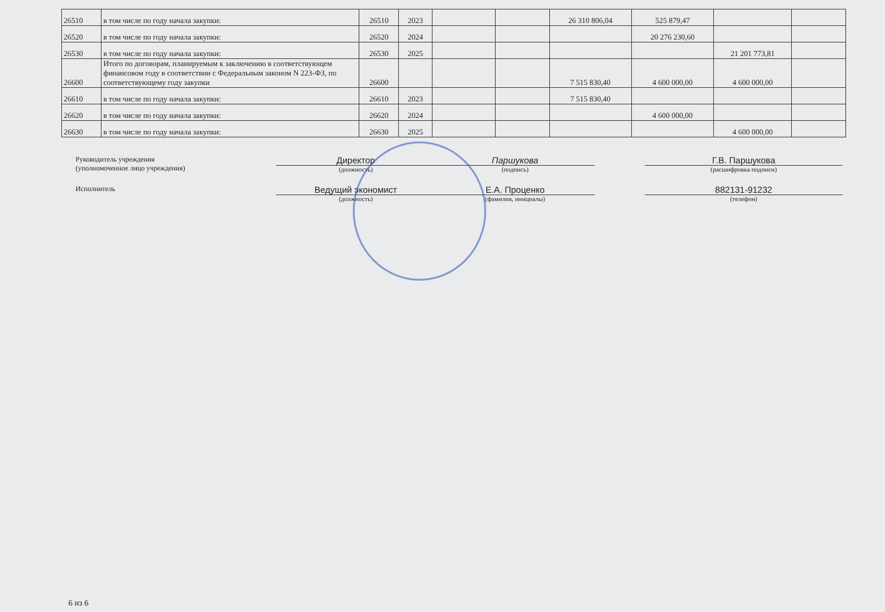| 26510 | в том числе по году начала закупки: | 26510 | 2023 | | | 26 310 806,04 | 525 879,47 | | |
| 26520 | в том числе по году начала закупки: | 26520 | 2024 | | | | 20 276 230,60 | | |
| 26530 | в том числе по году начала закупки: | 26530 | 2025 | | | | | 21 201 773,81 | |
| 26600 | Итого по договорам, планируемым к заключению в соответствующем финансовом году в соответствии с Федеральным законом N 223-ФЗ, по соответствующему году закупки | 26600 | | | | 7 515 830,40 | 4 600 000,00 | 4 600 000,00 | |
| 26610 | в том числе по году начала закупки: | 26610 | 2023 | | | 7 515 830,40 | | | |
| 26620 | в том числе по году начала закупки: | 26620 | 2024 | | | | 4 600 000,00 | | |
| 26630 | в том числе по году начала закупки: | 26630 | 2025 | | | | | 4 600 000,00 | |
Руководитель учреждения
(уполномоченное лицо учреждения)
Директор
(должность)
Паршукова
(подпись)
Г.В. Паршукова
(расшифровка подписи)
Исполнитель
Ведущий экономист
(должность)
Е.А. Проценко
(фамилия, инициалы)
882131-91232
(телефон)
6 из 6